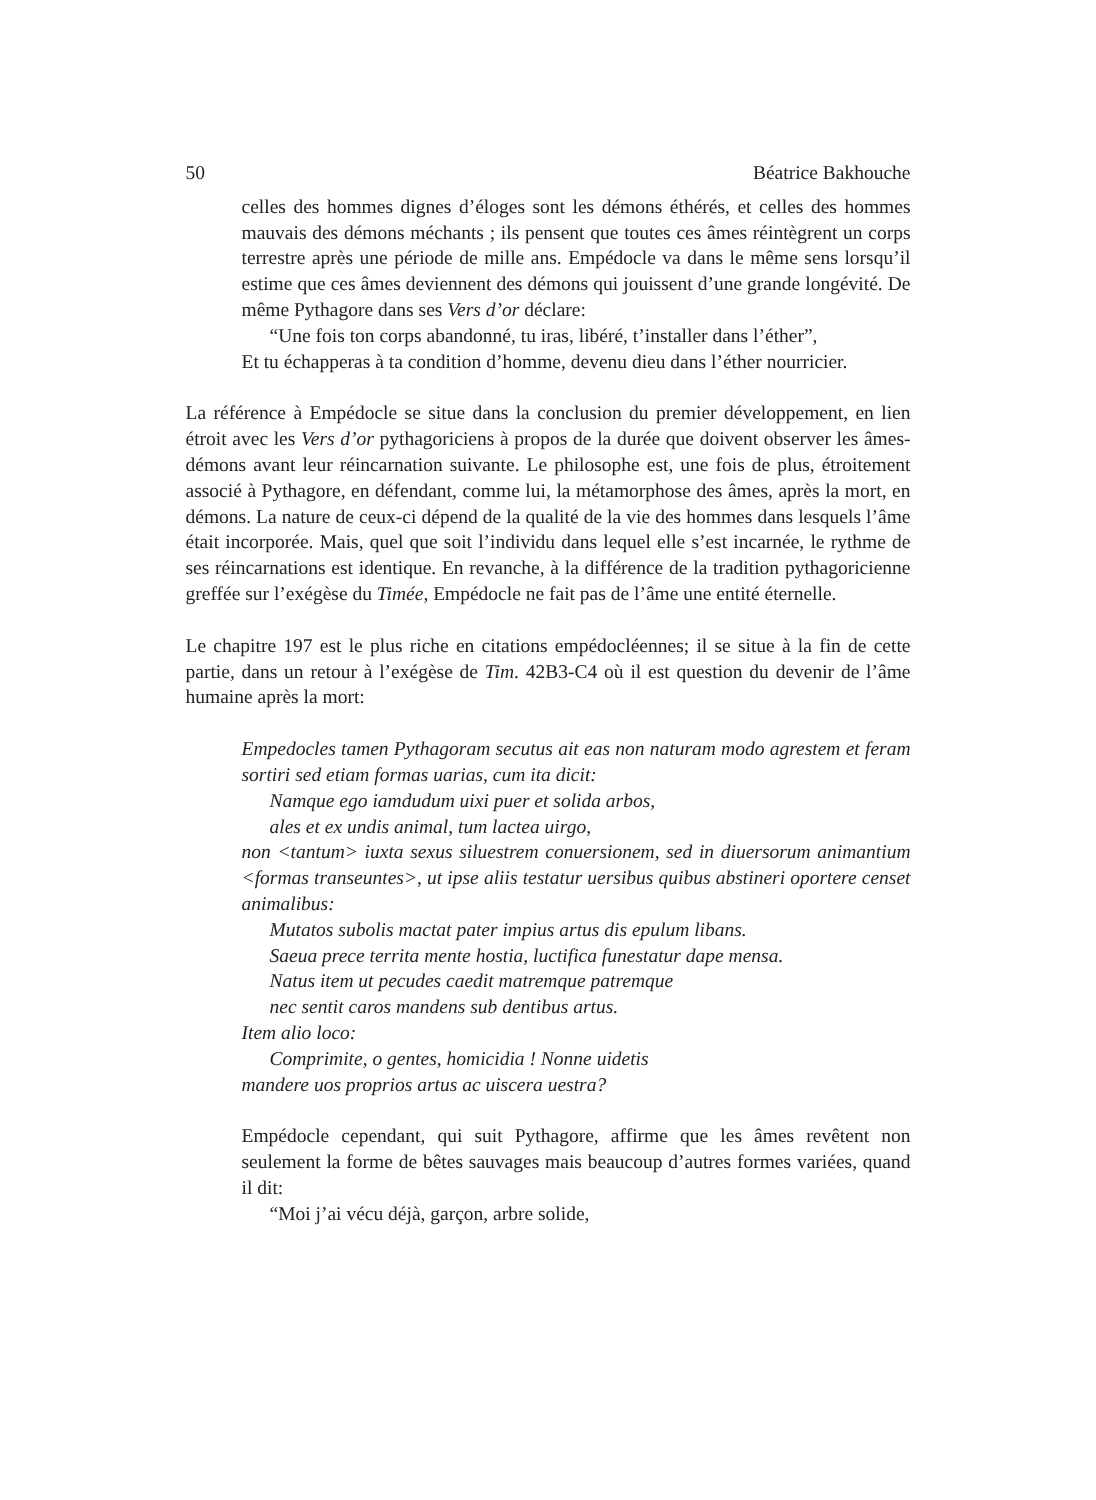50 Béatrice Bakhouche
celles des hommes dignes d’éloges sont les démons éthérés, et celles des hommes mauvais des démons méchants ; ils pensent que toutes ces âmes réintègrent un corps terrestre après une période de mille ans. Empédocle va dans le même sens lorsqu’il estime que ces âmes deviennent des démons qui jouissent d’une grande longévité. De même Pythagore dans ses Vers d’or déclare:
“Une fois ton corps abandonné, tu iras, libéré, t’installer dans l’éther”,
Et tu échapperas à ta condition d’homme, devenu dieu dans l’éther nourricier.
La référence à Empédocle se situe dans la conclusion du premier développement, en lien étroit avec les Vers d’or pythagoriciens à propos de la durée que doivent observer les âmes-démons avant leur réincarnation suivante. Le philosophe est, une fois de plus, étroitement associé à Pythagore, en défendant, comme lui, la métamorphose des âmes, après la mort, en démons. La nature de ceux-ci dépend de la qualité de la vie des hommes dans lesquels l’âme était incorporée. Mais, quel que soit l’individu dans lequel elle s’est incarnée, le rythme de ses réincarnations est identique. En revanche, à la différence de la tradition pythagoricienne greffée sur l’exégèse du Timée, Empédocle ne fait pas de l’âme une entité éternelle.
Le chapitre 197 est le plus riche en citations empédocléennes; il se situe à la fin de cette partie, dans un retour à l’exégèse de Tim. 42B3-C4 où il est question du devenir de l’âme humaine après la mort:
Empedocles tamen Pythagoram secutus ait eas non naturam modo agrestem et feram sortiri sed etiam formas uarias, cum ita dicit:
Namque ego iamdudum uixi puer et solida arbos,
ales et ex undis animal, tum lactea uirgo,
non <tantum> iuxta sexus siluestrem conuersionem, sed in diuersorum animantium <formas transeuntes>, ut ipse aliis testatur uersibus quibus abstineri oportere censet animalibus:
Mutatos subolis mactat pater impius artus dis epulum libans.
Saeua prece territa mente hostia, luctifica funestatur dape mensa.
Natus item ut pecudes caedit matremque patremque
nec sentit caros mandens sub dentibus artus.
Item alio loco:
Comprimite, o gentes, homicidia ! Nonne uidetis
mandere uos proprios artus ac uiscera uestra?
Empédocle cependant, qui suit Pythagore, affirme que les âmes revêtent non seulement la forme de bêtes sauvages mais beaucoup d’autres formes variées, quand il dit:
“Moi j’ai vécu déjà, garçon, arbre solide,